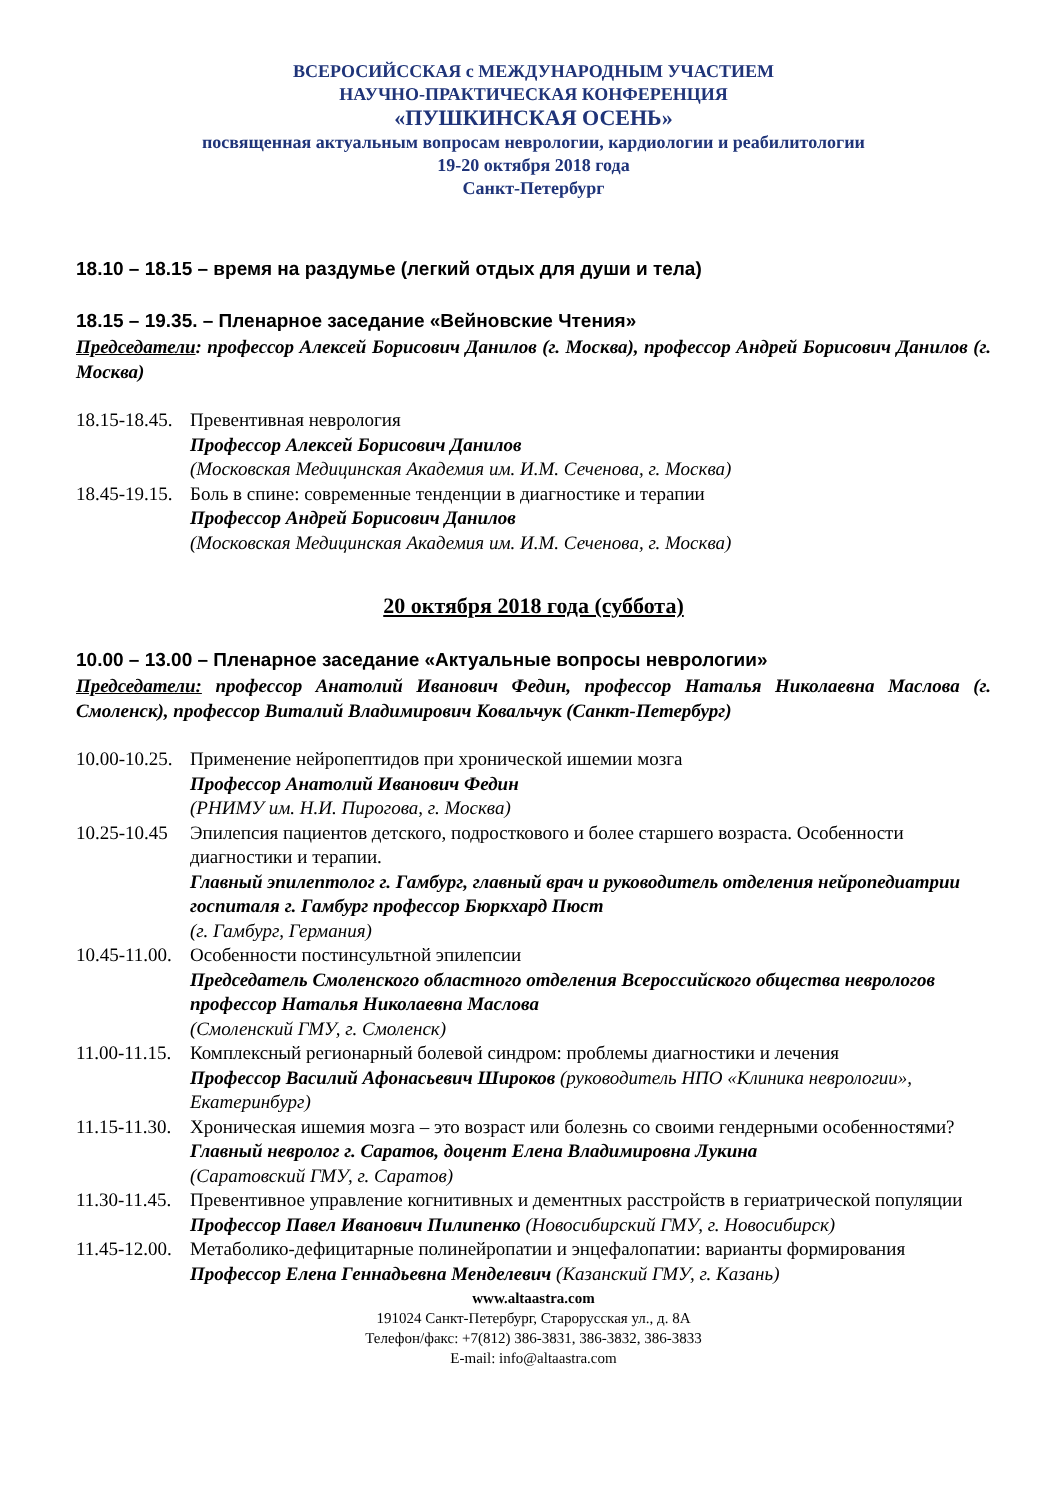ВСЕРОСИЙССКАЯ с МЕЖДУНАРОДНЫМ УЧАСТИЕМ
НАУЧНО-ПРАКТИЧЕСКАЯ КОНФЕРЕНЦИЯ
«ПУШКИНСКАЯ ОСЕНЬ»
посвященная актуальным вопросам неврологии, кардиологии и реабилитологии
19-20 октября 2018 года
Санкт-Петербург
18.10 – 18.15 – время на раздумье (легкий отдых для души и тела)
18.15 – 19.35. – Пленарное заседание «Вейновские Чтения»
Председатели: профессор Алексей Борисович Данилов (г. Москва), профессор Андрей Борисович Данилов (г. Москва)
18.15-18.45.
Превентивная неврология
Профессор Алексей Борисович Данилов
(Московская Медицинская Академия им. И.М. Сеченова, г. Москва)
18.45-19.15.
Боль в спине: современные тенденции в диагностике и терапии
Профессор Андрей Борисович Данилов
(Московская Медицинская Академия им. И.М. Сеченова, г. Москва)
20 октября 2018 года (суббота)
10.00 – 13.00 – Пленарное заседание «Актуальные вопросы неврологии»
Председатели: профессор Анатолий Иванович Федин, профессор Наталья Николаевна Маслова (г. Смоленск), профессор Виталий Владимирович Ковальчук (Санкт-Петербург)
10.00-10.25.
Применение нейропептидов при хронической ишемии мозга
Профессор Анатолий Иванович Федин
(РНИМУ им. Н.И. Пирогова, г. Москва)
10.25-10.45
Эпилепсия пациентов детского, подросткового и более старшего возраста. Особенности диагностики и терапии.
Главный эпилептолог г. Гамбург, главный врач и руководитель отделения нейропедиатрии госпиталя г. Гамбург профессор Бюркхард Пюст
(г. Гамбург, Германия)
10.45-11.00.
Особенности постинсультной эпилепсии
Председатель Смоленского областного отделения Всероссийского общества неврологов профессор Наталья Николаевна Маслова
(Смоленский ГМУ, г. Смоленск)
11.00-11.15.
Комплексный регионарный болевой синдром: проблемы диагностики и лечения
Профессор Василий Афонасьевич Широков (руководитель НПО «Клиника неврологии», Екатеринбург)
11.15-11.30.
Хроническая ишемия мозга – это возраст или болезнь со своими гендерными особенностями?
Главный невролог г. Саратов, доцент Елена Владимировна Лукина
(Саратовский ГМУ, г. Саратов)
11.30-11.45.
Превентивное управление когнитивных и дементных расстройств в гериатрической популяции
Профессор Павел Иванович Пилипенко (Новосибирский ГМУ, г. Новосибирск)
11.45-12.00.
Метаболико-дефицитарные полинейропатии и энцефалопатии: варианты формирования
Профессор Елена Геннадьевна Менделевич (Казанский ГМУ, г. Казань)
www.altaastra.com
191024 Санкт-Петербург, Старорусская ул., д. 8А
Телефон/факс: +7(812) 386-3831, 386-3832, 386-3833
E-mail: info@altaastra.com